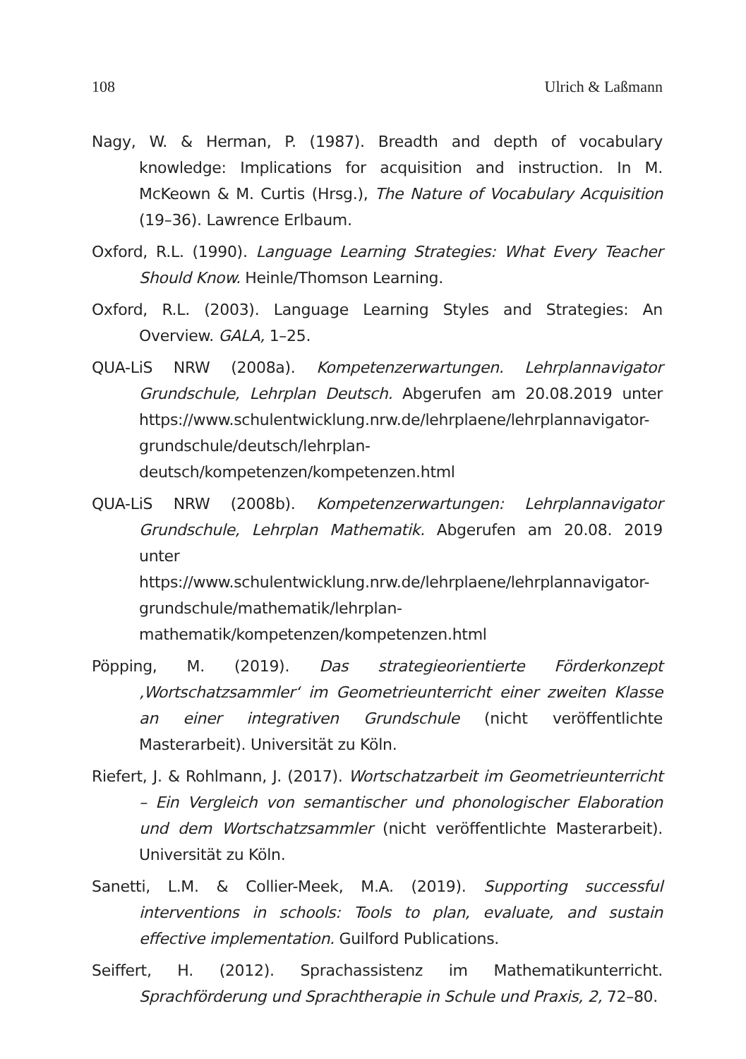108 Ulrich & Laßmann
Nagy, W. & Herman, P. (1987). Breadth and depth of vocabulary knowledge: Implications for acquisition and instruction. In M. McKeown & M. Curtis (Hrsg.), The Nature of Vocabulary Acquisition (19–36). Lawrence Erlbaum.
Oxford, R.L. (1990). Language Learning Strategies: What Every Teacher Should Know. Heinle/Thomson Learning.
Oxford, R.L. (2003). Language Learning Styles and Strategies: An Overview. GALA, 1–25.
QUA-LiS NRW (2008a). Kompetenzerwartungen. Lehrplannavigator Grundschule, Lehrplan Deutsch. Abgerufen am 20.08.2019 unter https://www.schulentwicklung.nrw.de/lehrplaene/lehrplannavigator-grundschule/deutsch/lehrplan-deutsch/kompetenzen/kompetenzen.html
QUA-LiS NRW (2008b). Kompetenzerwartungen: Lehrplannavigator Grundschule, Lehrplan Mathematik. Abgerufen am 20.08. 2019 unter https://www.schulentwicklung.nrw.de/lehrplaene/lehrplannavigator-grundschule/mathematik/lehrplan-mathematik/kompetenzen/kompetenzen.html
Pöpping, M. (2019). Das strategieorientierte Förderkonzept ‚Wortschatzsammler‘ im Geometrieunterricht einer zweiten Klasse an einer integrativen Grundschule (nicht veröffentlichte Masterarbeit). Universität zu Köln.
Riefert, J. & Rohlmann, J. (2017). Wortschatzarbeit im Geometrieunterricht – Ein Vergleich von semantischer und phonologischer Elaboration und dem Wortschatzsammler (nicht veröffentlichte Masterarbeit). Universität zu Köln.
Sanetti, L.M. & Collier-Meek, M.A. (2019). Supporting successful interventions in schools: Tools to plan, evaluate, and sustain effective implementation. Guilford Publications.
Seiffert, H. (2012). Sprachassistenz im Mathematikunterricht. Sprachförderung und Sprachtherapie in Schule und Praxis, 2, 72–80.